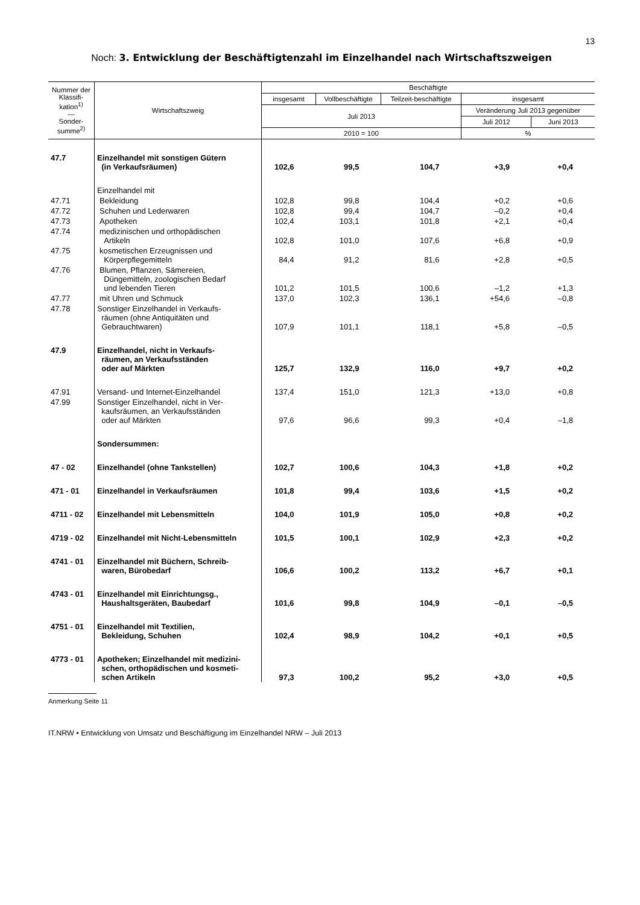13
Noch: 3. Entwicklung der Beschäftigtenzahl im Einzelhandel nach Wirtschaftszweigen
| Nummer der Klassifi-kation<sup>1)</sup> — Sonder-summe<sup>2)</sup> | Wirtschaftszweig | Beschäftigte | | | | |
| --- | --- | --- | --- | --- | --- | --- |
| | | insgesamt | Vollbeschäftigte | Teilzeit-beschäftigte | insgesamt | |
| | | Juli 2013 | | | Veränderung Juli 2013 gegenüber | |
| | | | | | Juli 2012 | Juni 2013 |
| | | 2010 = 100 | | | % | |
| 47.7 | Einzelhandel mit sonstigen Gütern (in Verkaufsräumen) | 102,6 | 99,5 | 104,7 | +3,9 | +0,4 |
| | Einzelhandel mit | | | | | |
| 47.71 | Bekleidung | 102,8 | 99,8 | 104,4 | +0,2 | +0,6 |
| 47.72 | Schuhen und Lederwaren | 102,8 | 99,4 | 104,7 | –0,2 | +0,4 |
| 47.73 | Apotheken | 102,4 | 103,1 | 101,8 | +2,1 | +0,4 |
| 47.74 | medizinischen und orthopädischen Artikeln | 102,8 | 101,0 | 107,6 | +6,8 | +0,9 |
| 47.75 | kosmetischen Erzeugnissen und Körperpflegemitteln | 84,4 | 91,2 | 81,6 | +2,8 | +0,5 |
| 47.76 | Blumen, Pflanzen, Sämereien, Düngemitteln, zoologischen Bedarf und lebenden Tieren | 101,2 | 101,5 | 100,6 | –1,2 | +1,3 |
| 47.77 | mit Uhren und Schmuck | 137,0 | 102,3 | 136,1 | +54,6 | –0,8 |
| 47.78 | Sonstiger Einzelhandel in Verkaufs- räumen (ohne Antiquitäten und Gebrauchtwaren) | 107,9 | 101,1 | 118,1 | +5,8 | –0,5 |
| 47.9 | Einzelhandel, nicht in Verkaufs- räumen, an Verkaufsständen oder auf Märkten | 125,7 | 132,9 | 116,0 | +9,7 | +0,2 |
| 47.91 | Versand- und Internet-Einzelhandel | 137,4 | 151,0 | 121,3 | +13,0 | +0,8 |
| 47.99 | Sonstiger Einzelhandel, nicht in Ver- kaufsräumen, an Verkaufsständen oder auf Märkten | 97,6 | 96,6 | 99,3 | +0,4 | –1,8 |
| | Sondersummen: | | | | | |
| 47 - 02 | Einzelhandel (ohne Tankstellen) | 102,7 | 100,6 | 104,3 | +1,8 | +0,2 |
| 471 - 01 | Einzelhandel in Verkaufsräumen | 101,8 | 99,4 | 103,6 | +1,5 | +0,2 |
| 4711 - 02 | Einzelhandel mit Lebensmitteln | 104,0 | 101,9 | 105,0 | +0,8 | +0,2 |
| 4719 - 02 | Einzelhandel mit Nicht-Lebensmitteln | 101,5 | 100,1 | 102,9 | +2,3 | +0,2 |
| 4741 - 01 | Einzelhandel mit Büchern, Schreib- waren, Bürobedarf | 106,6 | 100,2 | 113,2 | +6,7 | +0,1 |
| 4743 - 01 | Einzelhandel mit Einrichtungsg., Haushaltsgeräten, Baubedarf | 101,6 | 99,8 | 104,9 | –0,1 | –0,5 |
| 4751 - 01 | Einzelhandel mit Textilien, Bekleidung, Schuhen | 102,4 | 98,9 | 104,2 | +0,1 | +0,5 |
| 4773 - 01 | Apotheken; Einzelhandel mit medizini- schen, orthopädischen und kosmeti- schen Artikeln | 97,3 | 100,2 | 95,2 | +3,0 | +0,5 |
Anmerkung Seite 11
IT.NRW • Entwicklung von Umsatz und Beschäftigung im Einzelhandel NRW – Juli 2013